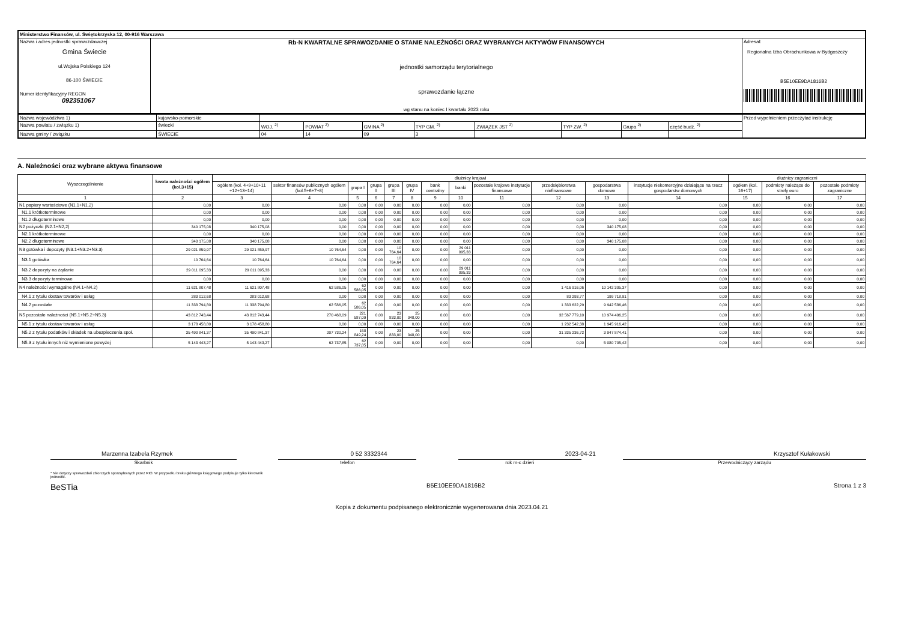| Ministerstwo Finansów, ul. Świętokrzyska 12, 00-916 Warszawa | | |
| Nazwa i adres jednostki sprawozdawczej Gmina Świecie ul.Wojska Polskiego 124 86-100 ŚWIECIE Numer identyfikacyjny REGON 092351067 | Rb-N KWARTALNE SPRAWOZDANIE O STANIE NALEŻNOŚCI ORAZ WYBRANYCH AKTYWÓW FINANSOWYCH jednostki samorządu terytorialnego sprawozdanie łączne wg stanu na koniec I kwartału 2023 roku | Adresat: Regionalna Izba Obrachunkowa w Bydgoszczy B5E10EE9DA1816B2 |
| Nazwa województwa 1) | kujawsko-pomorskie | | | | | | | | | Przed wypełnieniem przeczytać instrukcję |
| Nazwa powiatu / związku 1) | świecki | WOJ. <sup>2)</sup> | POWIAT <sup>2)</sup> | GMINA <sup>2)</sup> | TYP GM. <sup>2)</sup> | ZWIĄZEK JST <sup>2)</sup> | TYP ZW. <sup>2)</sup> | Grupa <sup>2)</sup> | część budż. <sup>2)</sup> | |
| Nazwa gminy / związku | ŚWIECIE | 04 | 14 | 09 | 3 | | | | | |
A. Należności oraz wybrane aktywa finansowe
| Wyszczególnienie | kwota należności ogółem (kol.3+15) | dłużnicy krajowi | | | | | | | | | | | | dłużnicy zagraniczni | | |
| --- | --- | --- | --- | --- | --- | --- | --- | --- | --- | --- | --- | --- | --- | --- | --- | --- |
| | | ogółem (kol. 4+9+10+11 +12+13+14) | sektor finansów publicznych ogółem (kol.5+6+7+8) | grupa I | grupa II | grupa III | grupa IV | bank centralny | banki | pozostałe krajowe instytucje finansowe | przedsiębiorstwa niefinansowe | gospodarstwa domowe | instytucje niekomercyjne działające na rzecz gospodarstw domowych | ogółem (kol. 16+17) | podmioty należące do strefy euro | pozostałe podmioty zagraniczne |
| 1 | 2 | 3 | 4 | 5 | 6 | 7 | 8 | 9 | 10 | 11 | 12 | 13 | 14 | 15 | 16 | 17 |
| N1 papiery wartościowe (N1.1+N1.2) | 0,00 | 0,00 | 0,00 | 0,00 | 0,00 | 0,00 | 0,00 | 0,00 | 0,00 | 0,00 | 0,00 | 0,00 | 0,00 | 0,00 | 0,00 | 0,00 |
| N1.1 krótkoterminowe | 0,00 | 0,00 | 0,00 | 0,00 | 0,00 | 0,00 | 0,00 | 0,00 | 0,00 | 0,00 | 0,00 | 0,00 | 0,00 | 0,00 | 0,00 | 0,00 |
| N1.2 długoterminowe | 0,00 | 0,00 | 0,00 | 0,00 | 0,00 | 0,00 | 0,00 | 0,00 | 0,00 | 0,00 | 0,00 | 0,00 | 0,00 | 0,00 | 0,00 | 0,00 |
| N2 pożyczki (N2.1+N2,2) | 340 175,08 | 340 175,08 | 0,00 | 0,00 | 0,00 | 0,00 | 0,00 | 0,00 | 0,00 | 0,00 | 0,00 | 340 175,08 | 0,00 | 0,00 | 0,00 | 0,00 |
| N2.1 krótkoterminowe | 0,00 | 0,00 | 0,00 | 0,00 | 0,00 | 0,00 | 0,00 | 0,00 | 0,00 | 0,00 | 0,00 | 0,00 | 0,00 | 0,00 | 0,00 | 0,00 |
| N2.2 długoterminowe | 340 175,08 | 340 175,08 | 0,00 | 0,00 | 0,00 | 0,00 | 0,00 | 0,00 | 0,00 | 0,00 | 0,00 | 340 175,08 | 0,00 | 0,00 | 0,00 | 0,00 |
| N3 gotówka i depozyty (N3.1+N3.2+N3.3) | 29 021 859,97 | 29 021 859,97 | 10 764,64 | 0,00 | 0,00 | 10 764,64 | 0,00 | 0,00 | 29 011 095,33 | 0,00 | 0,00 | 0,00 | 0,00 | 0,00 | 0,00 | 0,00 |
| N3.1 gotówka | 10 764,64 | 10 764,64 | 10 764,64 | 0,00 | 0,00 | 10 764,64 | 0,00 | 0,00 | 0,00 | 0,00 | 0,00 | 0,00 | 0,00 | 0,00 | 0,00 | 0,00 |
| N3.2 depozyty na żądanie | 29 011 095,33 | 29 011 095,33 | 0,00 | 0,00 | 0,00 | 0,00 | 0,00 | 0,00 | 29 011 095,33 | 0,00 | 0,00 | 0,00 | 0,00 | 0,00 | 0,00 | 0,00 |
| N3.3 depozyty terminowe | 0,00 | 0,00 | 0,00 | 0,00 | 0,00 | 0,00 | 0,00 | 0,00 | 0,00 | 0,00 | 0,00 | 0,00 | 0,00 | 0,00 | 0,00 | 0,00 |
| N4 należności wymagalne (N4.1+N4.2) | 11 621 807,48 | 11 621 807,48 | 62 586,05 | 62 586,05 | 0,00 | 0,00 | 0,00 | 0,00 | 0,00 | 0,00 | 1 416 916,06 | 10 142 305,37 | 0,00 | 0,00 | 0,00 | 0,00 |
| N4.1 z tytułu dostaw towarów i usług | 283 012,68 | 283 012,68 | 0,00 | 0,00 | 0,00 | 0,00 | 0,00 | 0,00 | 0,00 | 0,00 | 83 293,77 | 199 718,91 | 0,00 | 0,00 | 0,00 | 0,00 |
| N4.2 pozostałe | 11 338 794,80 | 11 338 794,80 | 62 586,05 | 62 586,05 | 0,00 | 0,00 | 0,00 | 0,00 | 0,00 | 0,00 | 1 333 622,29 | 9 942 586,46 | 0,00 | 0,00 | 0,00 | 0,00 |
| N5 pozostałe należności (N5.1+N5.2+N5.3) | 43 812 743,44 | 43 812 743,44 | 270 468,09 | 221 587,09 | 0,00 | 23 833,00 | 25 048,00 | 0,00 | 0,00 | 0,00 | 32 567 779,10 | 10 974 496,25 | 0,00 | 0,00 | 0,00 | 0,00 |
| N5.1 z tytułu dostaw towarów i usług | 3 178 458,80 | 3 178 458,80 | 0,00 | 0,00 | 0,00 | 0,00 | 0,00 | 0,00 | 0,00 | 0,00 | 1 232 542,38 | 1 945 916,42 | 0,00 | 0,00 | 0,00 | 0,00 |
| N5.2 z tytułu podatków i składek na ubezpieczenia społ. | 35 490 841,37 | 35 490 841,37 | 207 730,24 | 158 849,24 | 0,00 | 23 833,00 | 25 048,00 | 0,00 | 0,00 | 0,00 | 31 335 236,72 | 3 947 874,41 | 0,00 | 0,00 | 0,00 | 0,00 |
| N5.3 z tytułu innych niż wymienione powyżej | 5 143 443,27 | 5 143 443,27 | 62 737,85 | 62 737,85 | 0,00 | 0,00 | 0,00 | 0,00 | 0,00 | 0,00 | 0,00 | 5 080 705,42 | 0,00 | 0,00 | 0,00 | 0,00 |
Marzenna Izabela Rzymek 0 52 3332344 2023-04-21 Krzysztof Kułakowski
Skarbnik telefon rok m-c dzień Przewodniczący zarządu
* Nie dotyczy sprawozdań zbiorczych sporządzanych przez RIO. W przypadku braku głównego księgowego podpisuje tylko kierownik jednostki.
BeSTia B5E10EE9DA1816B2 Strona 1 z 3
Kopia z dokumentu podpisanego elektronicznie wygenerowana dnia 2023.04.21